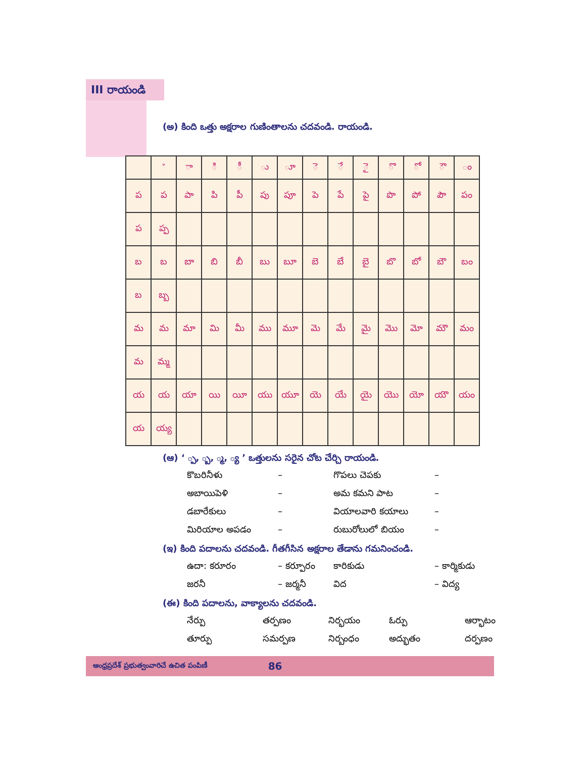III రాయండి
(అ) కింది ఒత్తు అక్షరాల గుణింతాలను చదవండి. రాయండి.
| | ˇ | ా | ి | ీ | ు | ూ | ె | ే | ై | ొ | ో | ౌ | ం |
| ప | ప | పా | పి | పీ | పు | పూ | పె | పే | పై | పొ | పో | పౌ | పం |
| ప | ప్ప | | | | | | | | | | | | |
| బ | బ | బా | బి | బీ | బు | బూ | బె | బే | బై | బొ | బో | బౌ | బం |
| బ | బ్బ | | | | | | | | | | | | |
| మ | మ | మా | మి | మీ | ము | మూ | మె | మే | మై | మొ | మో | మౌ | మం |
| మ | మ్మ | | | | | | | | | | | | |
| య | య | యా | యి | యీ | యు | యూ | యె | యే | యై | యొ | యో | యౌ | యం |
| య | య్య | | | | | | | | | | | | |
(ఆ) ‘ ్ప, ్బ, ్మ, ్య ’ ఒత్తులను సరైన చోట చేర్చి రాయండి.
కొబరినీళు
–
గొపలు చెపకు
–
అబాయిపెళి
–
అమ కమని పాట
–
డబారేకులు
–
వియాలవారి కయాలు
–
మిరియాల అపడం
–
రుబురోలులో బియం
–
(ఇ) కింది పదాలను చదవండి. గీతగీసిన అక్షరాల తేడాను గమనించండి.
ఉదా: కరూరం
– కర్పూరం
కారికుడు
– కార్మికుడు
జరనీ
– జర్మనీ
విద
– విద్య
(ఈ) కింది పదాలను, వాక్యాలను చదవండి.
నేర్పు
తర్పణం
నిర్భయం
ఓర్పు
ఆర్భాటం
తూర్పు
సమర్పణ
నిర్బంధం
అద్భుతం
దర్పణం
ఆంధ్రప్రదేశ్ ప్రభుత్వంవారిచే ఉచిత పంపిణీ 86